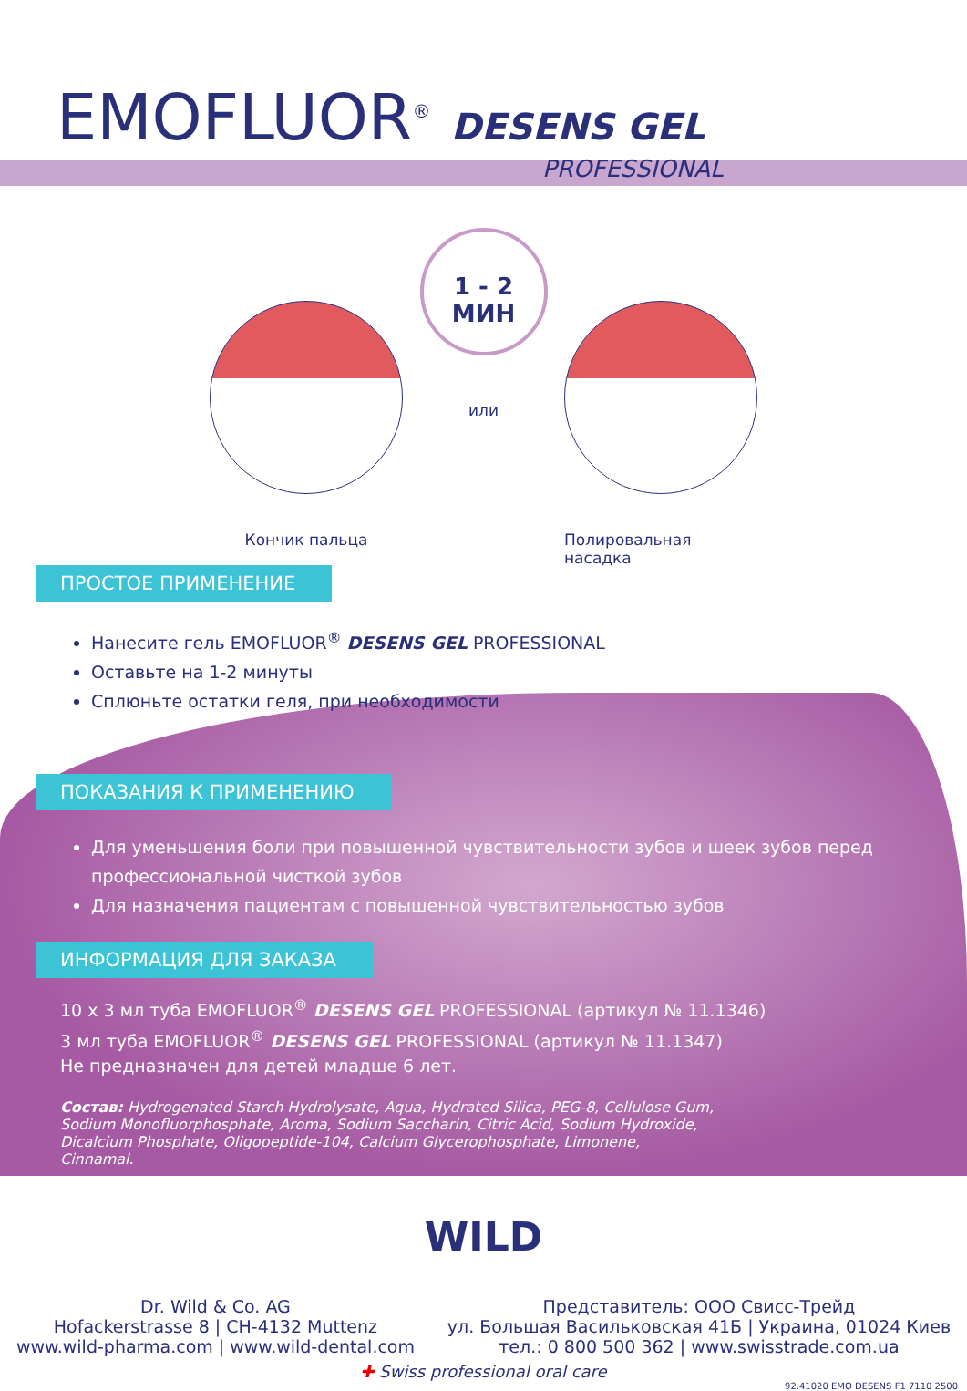EMOFLUOR<sup>®</sup> DESENS GEL
PROFESSIONAL
Кончик пальца
1 - 2
МИН
или
Полировальная
насадка
ПРОСТОЕ ПРИМЕНЕНИЕ
Нанесите гель EMOFLUOR<sup>®</sup> DESENS GEL PROFESSIONAL
Оставьте на 1-2 минуты
Сплюньте остатки геля, при необходимости
ПОКАЗАНИЯ К ПРИМЕНЕНИЮ
Для уменьшения боли при повышенной чувствительности зубов и шеек зубов перед профессиональной чисткой зубов
Для назначения пациентам с повышенной чувствительностью зубов
ИНФОРМАЦИЯ ДЛЯ ЗАКАЗА
10 x 3 мл туба EMOFLUOR<sup>®</sup> DESENS GEL PROFESSIONAL (артикул № 11.1346)
3 мл туба EMOFLUOR<sup>®</sup> DESENS GEL PROFESSIONAL (артикул № 11.1347)
Не предназначен для детей младше 6 лет.
Состав: Hydrogenated Starch Hydrolysate, Aqua, Hydrated Silica, PEG-8, Cellulose Gum, Sodium Monofluorphosphate, Aroma, Sodium Saccharin, Citric Acid, Sodium Hydroxide, Dicalcium Phosphate, Oligopeptide-104, Calcium Glycerophosphate, Limonene, Cinnamal.
WILD
Dr. Wild & Co. AG
Hofackerstrasse 8 | CH-4132 Muttenz
www.wild-pharma.com | www.wild-dental.com
Представитель: ООО Свисс-Трейд
ул. Большая Васильковская 41Б | Украина, 01024 Киев
тел.: 0 800 500 362 | www.swisstrade.com.ua
✚ Swiss professional oral care
92.41020 EMO DESENS F1 7110 2500